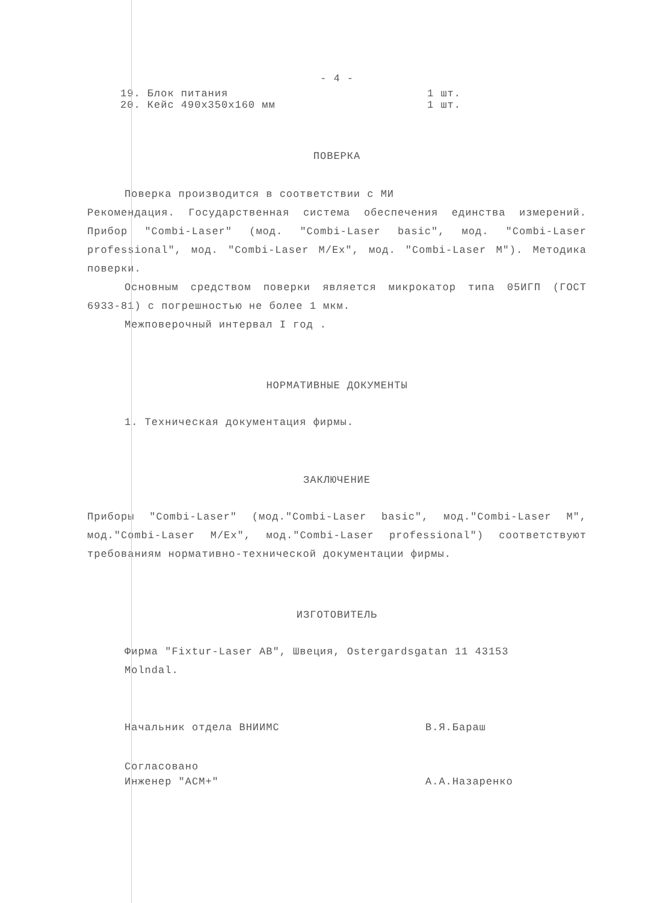- 4 -
19. Блок питания 1 шт.
20. Кейс 490x350x160 мм 1 шт.
ПОВЕРКА
Поверка производится в соответствии с МИ
Рекомендация. Государственная система обеспечения единства измерений. Прибор "Combi-Laser" (мод. "Combi-Laser basic", мод. "Combi-Laser professional", мод. "Combi-Laser M/Ex", мод. "Combi-Laser M"). Методика поверки.
Основным средством поверки является микрокатор типа 05ИГП (ГОСТ 6933-81) с погрешностью не более 1 мкм.
Межповерочный интервал I год .
НОРМАТИВНЫЕ ДОКУМЕНТЫ
1. Техническая документация фирмы.
ЗАКЛЮЧЕНИЕ
Приборы "Combi-Laser" (мод."Combi-Laser basic", мод."Combi-Laser M", мод."Combi-Laser M/Ex", мод."Combi-Laser professional") соответствуют требованиям нормативно-технической документации фирмы.
ИЗГОТОВИТЕЛЬ
Фирма "Fixtur-Laser AB", Швеция, Ostergardsgatan 11 43153
Molndal.
Начальник отдела ВНИИМС В.Я.Бараш
Согласовано
Инженер "АСМ+" А.А.Назаренко